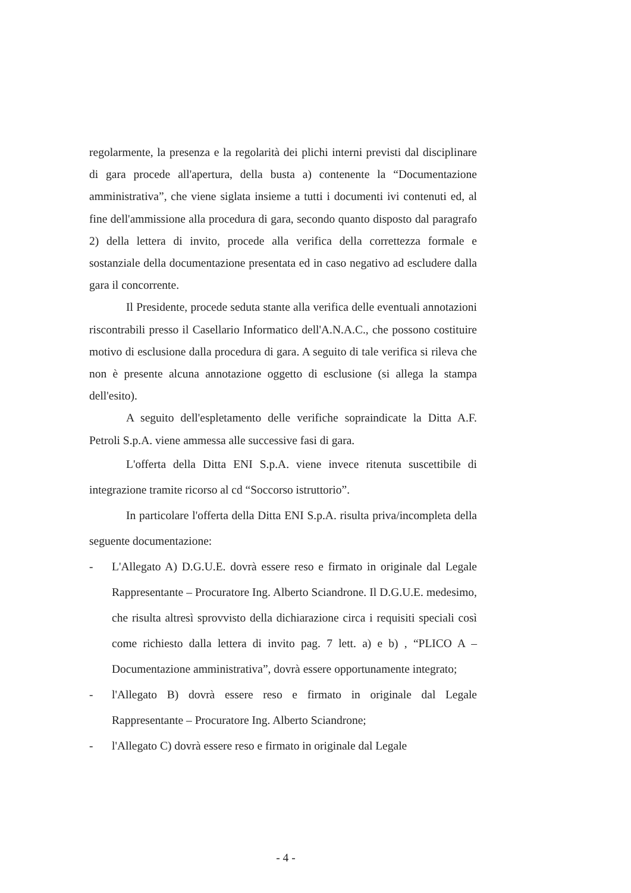regolarmente, la presenza e la regolarità dei plichi interni previsti dal disciplinare di gara procede all'apertura, della busta a) contenente la “Documentazione amministrativa”, che viene siglata insieme a tutti i documenti ivi contenuti ed, al fine dell'ammissione alla procedura di gara, secondo quanto disposto dal paragrafo 2) della lettera di invito, procede alla verifica della correttezza formale e sostanziale della documentazione presentata ed in caso negativo ad escludere dalla gara il concorrente.
Il Presidente, procede seduta stante alla verifica delle eventuali annotazioni riscontrabili presso il Casellario Informatico dell'A.N.A.C., che possono costituire motivo di esclusione dalla procedura di gara. A seguito di tale verifica si rileva che non è presente alcuna annotazione oggetto di esclusione (si allega la stampa dell'esito).
A seguito dell'espletamento delle verifiche sopraindicate la Ditta A.F. Petroli S.p.A. viene ammessa alle successive fasi di gara.
L'offerta della Ditta ENI S.p.A. viene invece ritenuta suscettibile di integrazione tramite ricorso al cd “Soccorso istruttorio”.
In particolare l'offerta della Ditta ENI S.p.A. risulta priva/incompleta della seguente documentazione:
- L'Allegato A) D.G.U.E. dovrà essere reso e firmato in originale dal Legale Rappresentante – Procuratore Ing. Alberto Sciandrone. Il D.G.U.E. medesimo, che risulta altresì sprovvisto della dichiarazione circa i requisiti speciali così come richiesto dalla lettera di invito pag. 7 lett. a) e b) , “PLICO A – Documentazione amministrativa”, dovrà essere opportunamente integrato;
- l'Allegato B) dovrà essere reso e firmato in originale dal Legale Rappresentante – Procuratore Ing. Alberto Sciandrone;
- l'Allegato C) dovrà essere reso e firmato in originale dal Legale
- 4 -